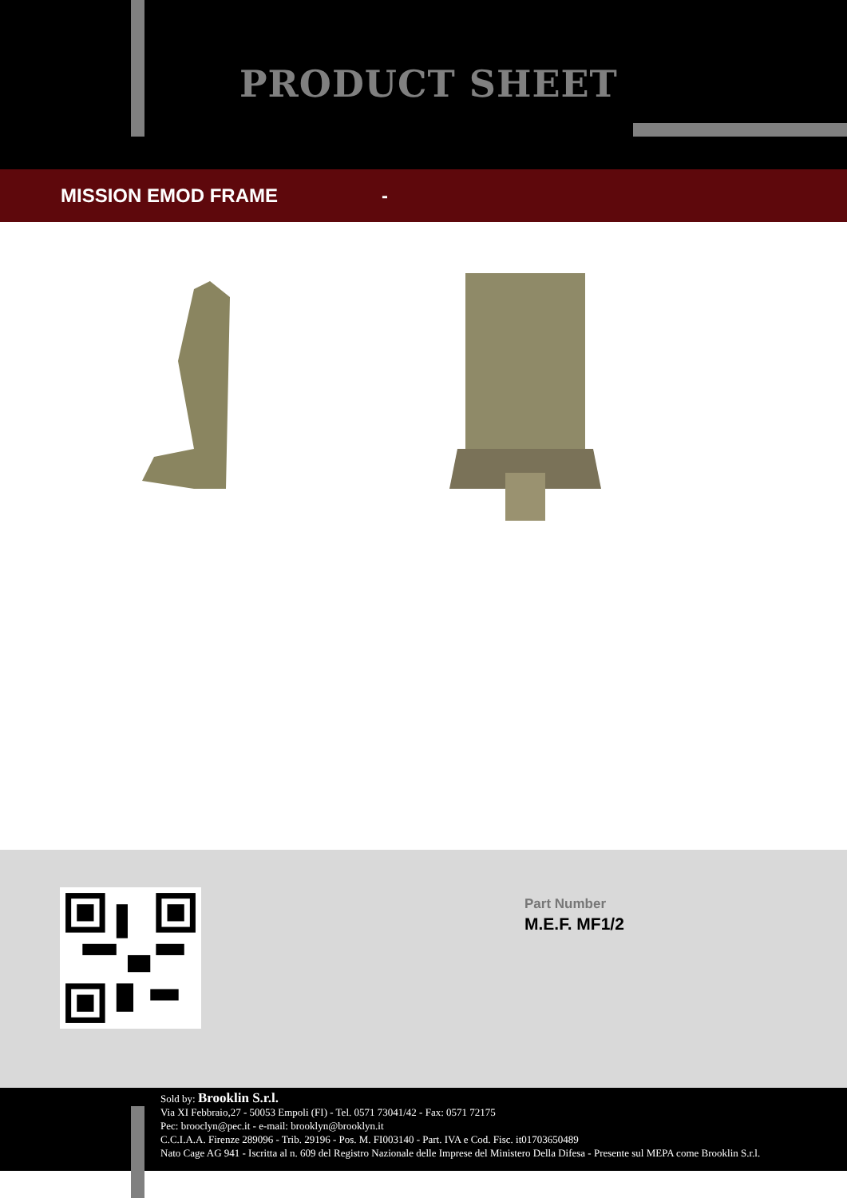PRODUCT SHEET
MISSION EMOD FRAME -
Part Number
M.E.F. MF1/2
Sold by: Brooklin S.r.l.
Via XI Febbraio,27 - 50053 Empoli (FI) - Tel. 0571 73041/42 - Fax: 0571 72175
Pec: brooclyn@pec.it - e-mail: brooklyn@brooklyn.it
C.C.I.A.A. Firenze 289096 - Trib. 29196 - Pos. M. FI003140 - Part. IVA e Cod. Fisc. it01703650489
Nato Cage AG 941 - Iscritta al n. 609 del Registro Nazionale delle Imprese del Ministero Della Difesa - Presente sul MEPA come Brooklin S.r.l.